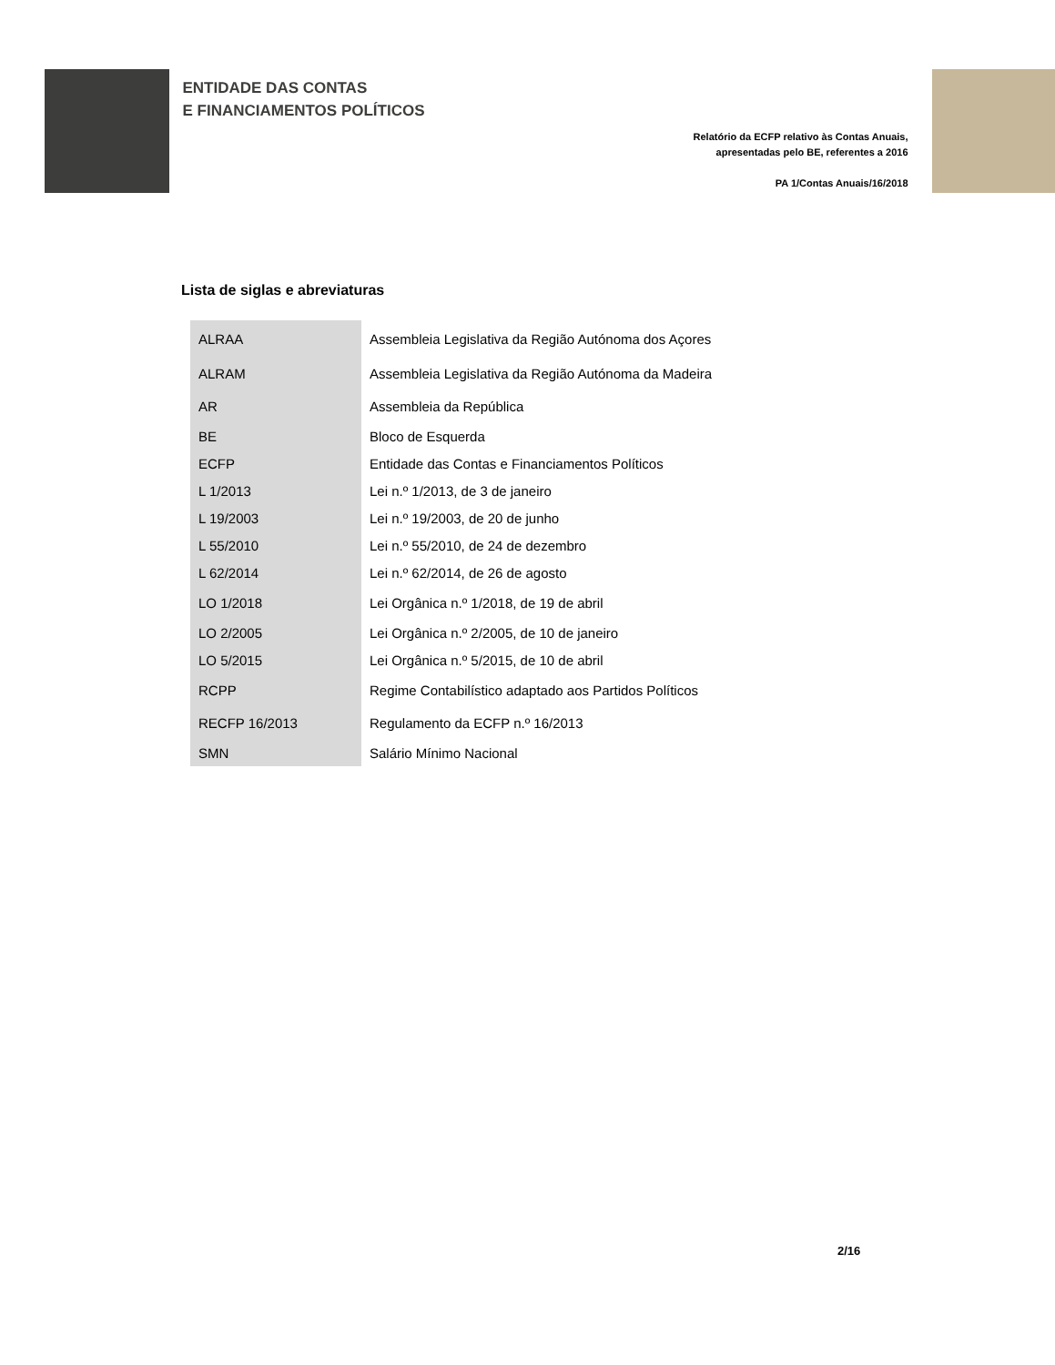ENTIDADE DAS CONTAS
E FINANCIAMENTOS POLÍTICOS
Relatório da ECFP relativo às Contas Anuais,
apresentadas pelo BE, referentes a 2016
PA 1/Contas Anuais/16/2018
Lista de siglas e abreviaturas
| ALRAA | Assembleia Legislativa da Região Autónoma dos Açores |
| ALRAM | Assembleia Legislativa da Região Autónoma da Madeira |
| AR | Assembleia da República |
| BE | Bloco de Esquerda |
| ECFP | Entidade das Contas e Financiamentos Políticos |
| L 1/2013 | Lei n.º 1/2013, de 3 de janeiro |
| L 19/2003 | Lei n.º 19/2003, de 20 de junho |
| L 55/2010 | Lei n.º 55/2010, de 24 de dezembro |
| L 62/2014 | Lei n.º 62/2014, de 26 de agosto |
| LO 1/2018 | Lei Orgânica n.º 1/2018, de 19 de abril |
| LO 2/2005 | Lei Orgânica n.º 2/2005, de 10 de janeiro |
| LO 5/2015 | Lei Orgânica n.º 5/2015, de 10 de abril |
| RCPP | Regime Contabilístico adaptado aos Partidos Políticos |
| RECFP 16/2013 | Regulamento da ECFP n.º 16/2013 |
| SMN | Salário Mínimo Nacional |
2/16